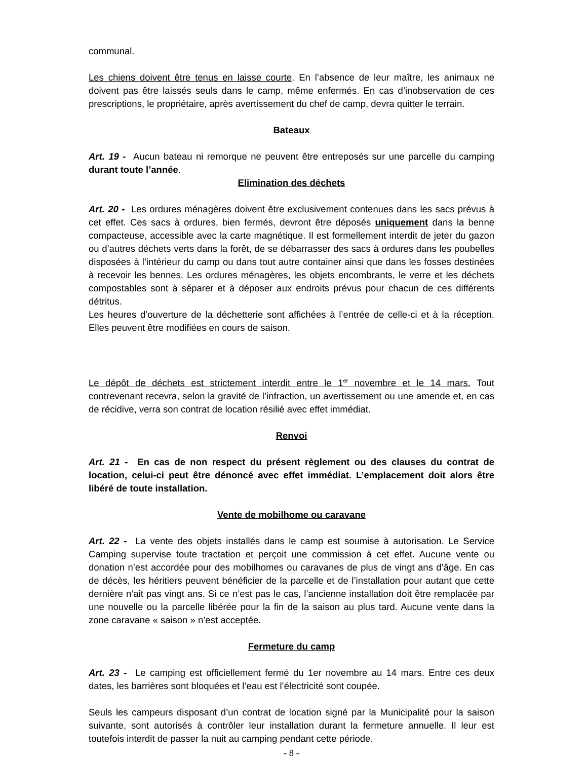communal.
Les chiens doivent être tenus en laisse courte. En l’absence de leur maître, les animaux ne doivent pas être laissés seuls dans le camp, même enfermés. En cas d’inobservation de ces prescriptions, le propriétaire, après avertissement du chef de camp, devra quitter le terrain.
Bateaux
Art. 19 - Aucun bateau ni remorque ne peuvent être entreposés sur une parcelle du camping durant toute l’année.
Elimination des déchets
Art. 20 - Les ordures ménagères doivent être exclusivement contenues dans les sacs prévus à cet effet. Ces sacs à ordures, bien fermés, devront être déposés uniquement dans la benne compacteuse, accessible avec la carte magnétique. Il est formellement interdit de jeter du gazon ou d’autres déchets verts dans la forêt, de se débarrasser des sacs à ordures dans les poubelles disposées à l’intérieur du camp ou dans tout autre container ainsi que dans les fosses destinées à recevoir les bennes. Les ordures ménagères, les objets encombrants, le verre et les déchets compostables sont à séparer et à déposer aux endroits prévus pour chacun de ces différents détritus.
Les heures d’ouverture de la déchetterie sont affichées à l’entrée de celle-ci et à la réception. Elles peuvent être modifiées en cours de saison.
Le dépôt de déchets est strictement interdit entre le 1<sup>er</sup> novembre et le 14 mars. Tout contrevenant recevra, selon la gravité de l’infraction, un avertissement ou une amende et, en cas de récidive, verra son contrat de location résilié avec effet immédiat.
Renvoi
Art. 21 - En cas de non respect du présent règlement ou des clauses du contrat de location, celui-ci peut être dénoncé avec effet immédiat. L’emplacement doit alors être libéré de toute installation.
Vente de mobilhome ou caravane
Art. 22 - La vente des objets installés dans le camp est soumise à autorisation. Le Service Camping supervise toute tractation et perçoit une commission à cet effet. Aucune vente ou donation n’est accordée pour des mobilhomes ou caravanes de plus de vingt ans d’âge. En cas de décès, les héritiers peuvent bénéficier de la parcelle et de l’installation pour autant que cette dernière n’ait pas vingt ans. Si ce n’est pas le cas, l’ancienne installation doit être remplacée par une nouvelle ou la parcelle libérée pour la fin de la saison au plus tard. Aucune vente dans la zone caravane « saison » n’est acceptée.
Fermeture du camp
Art. 23 - Le camping est officiellement fermé du 1er novembre au 14 mars. Entre ces deux dates, les barrières sont bloquées et l’eau est l’électricité sont coupée.
Seuls les campeurs disposant d’un contrat de location signé par la Municipalité pour la saison suivante, sont autorisés à contrôler leur installation durant la fermeture annuelle. Il leur est toutefois interdit de passer la nuit au camping pendant cette période.
- 8 -